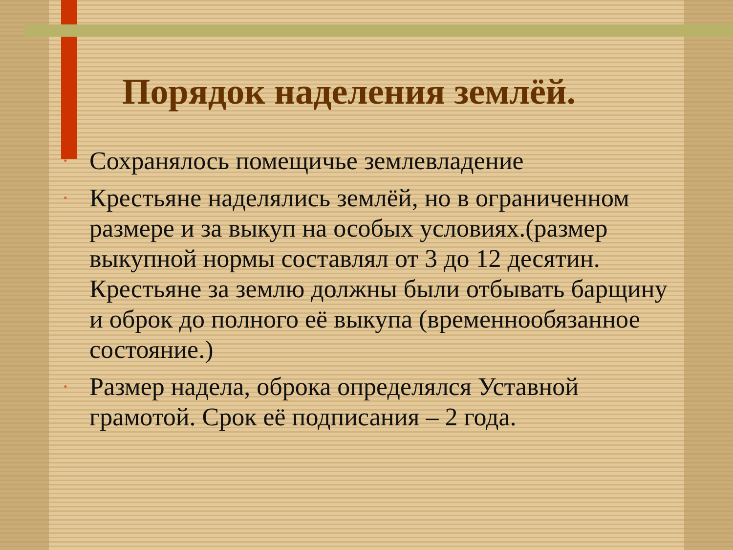Порядок наделения землёй.
• Сохранялось помещичье землевладение
• Крестьяне наделялись землёй, но в ограниченном размере и за выкуп на особых условиях.(размер выкупной нормы составлял от 3 до 12 десятин. Крестьяне за землю должны были отбывать барщину и оброк до полного её выкупа (временнообязанное состояние.)
• Размер надела, оброка определялся Уставной грамотой. Срок её подписания – 2 года.